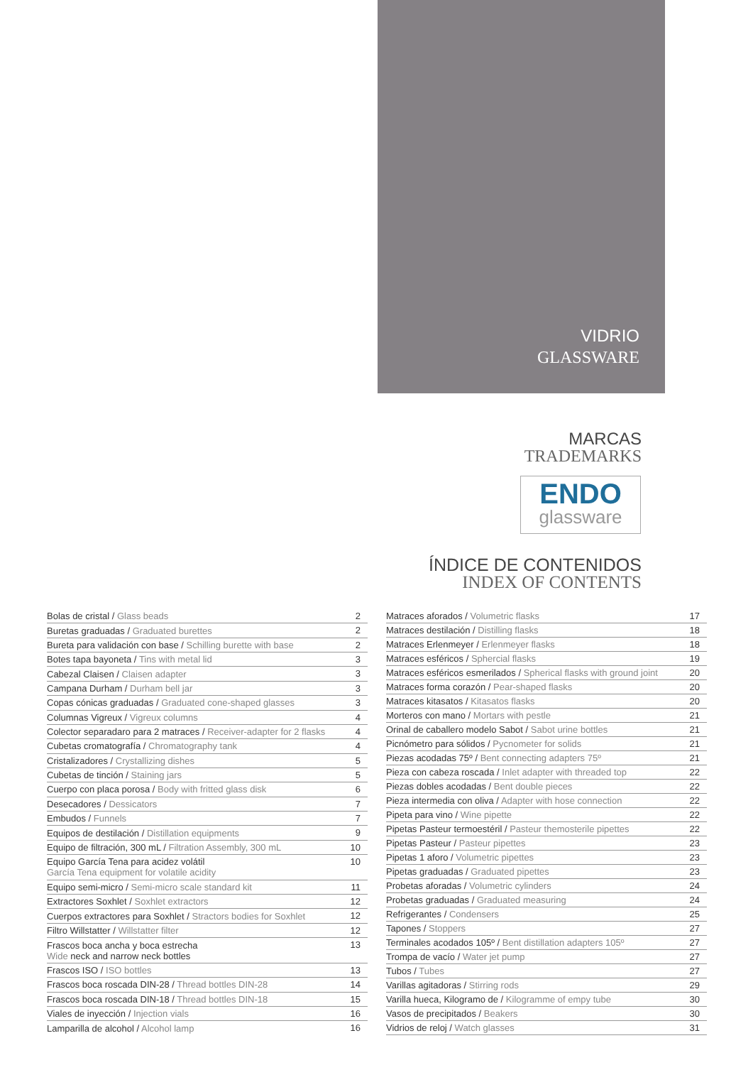VIDRIO
GLASSWARE
MARCAS
TRADEMARKS
ENDO
glassware
ÍNDICE DE CONTENIDOS
INDEX OF CONTENTS
| Bolas de cristal / Glass beads | 2 |
| Buretas graduadas / Graduated burettes | 2 |
| Bureta para validación con base / Schilling burette with base | 2 |
| Botes tapa bayoneta / Tins with metal lid | 3 |
| Cabezal Claisen / Claisen adapter | 3 |
| Campana Durham / Durham bell jar | 3 |
| Copas cónicas graduadas / Graduated cone-shaped glasses | 3 |
| Columnas Vigreux / Vigreux columns | 4 |
| Colector separadaro para 2 matraces / Receiver-adapter for 2 flasks | 4 |
| Cubetas cromatografía / Chromatography tank | 4 |
| Cristalizadores / Crystallizing dishes | 5 |
| Cubetas de tinción / Staining jars | 5 |
| Cuerpo con placa porosa / Body with fritted glass disk | 6 |
| Desecadores / Dessicators | 7 |
| Embudos / Funnels | 7 |
| Equipos de destilación / Distillation equipments | 9 |
| Equipo de filtración, 300 mL / Filtration Assembly, 300 mL | 10 |
| Equipo García Tena para acidez volátil García Tena equipment for volatile acidity | 10 |
| Equipo semi-micro / Semi-micro scale standard kit | 11 |
| Extractores Soxhlet / Soxhlet extractors | 12 |
| Cuerpos extractores para Soxhlet / Stractors bodies for Soxhlet | 12 |
| Filtro Willstatter / Willstatter filter | 12 |
| Frascos boca ancha y boca estrecha Wide neck and narrow neck bottles | 13 |
| Frascos ISO / ISO bottles | 13 |
| Frascos boca roscada DIN-28 / Thread bottles DIN-28 | 14 |
| Frascos boca roscada DIN-18 / Thread bottles DIN-18 | 15 |
| Viales de inyección / Injection vials | 16 |
| Lamparilla de alcohol / Alcohol lamp | 16 |
| Matraces aforados / Volumetric flasks | 17 |
| Matraces destilación / Distilling flasks | 18 |
| Matraces Erlenmeyer / Erlenmeyer flasks | 18 |
| Matraces esféricos / Sphercial flasks | 19 |
| Matraces esféricos esmerilados / Spherical flasks with ground joint | 20 |
| Matraces forma corazón / Pear-shaped flasks | 20 |
| Matraces kitasatos / Kitasatos flasks | 20 |
| Morteros con mano / Mortars with pestle | 21 |
| Orinal de caballero modelo Sabot / Sabot urine bottles | 21 |
| Picnómetro para sólidos / Pycnometer for solids | 21 |
| Piezas acodadas 75º / Bent connecting adapters 75º | 21 |
| Pieza con cabeza roscada / Inlet adapter with threaded top | 22 |
| Piezas dobles acodadas / Bent double pieces | 22 |
| Pieza intermedia con oliva / Adapter with hose connection | 22 |
| Pipeta para vino / Wine pipette | 22 |
| Pipetas Pasteur termoestéril / Pasteur themosterile pipettes | 22 |
| Pipetas Pasteur / Pasteur pipettes | 23 |
| Pipetas 1 aforo / Volumetric pipettes | 23 |
| Pipetas graduadas / Graduated pipettes | 23 |
| Probetas aforadas / Volumetric cylinders | 24 |
| Probetas graduadas / Graduated measuring | 24 |
| Refrigerantes / Condensers | 25 |
| Tapones / Stoppers | 27 |
| Terminales acodados 105º / Bent distillation adapters 105º | 27 |
| Trompa de vacío / Water jet pump | 27 |
| Tubos / Tubes | 27 |
| Varillas agitadoras / Stirring rods | 29 |
| Varilla hueca, Kilogramo de / Kilogramme of empy tube | 30 |
| Vasos de precipitados / Beakers | 30 |
| Vidrios de reloj / Watch glasses | 31 |